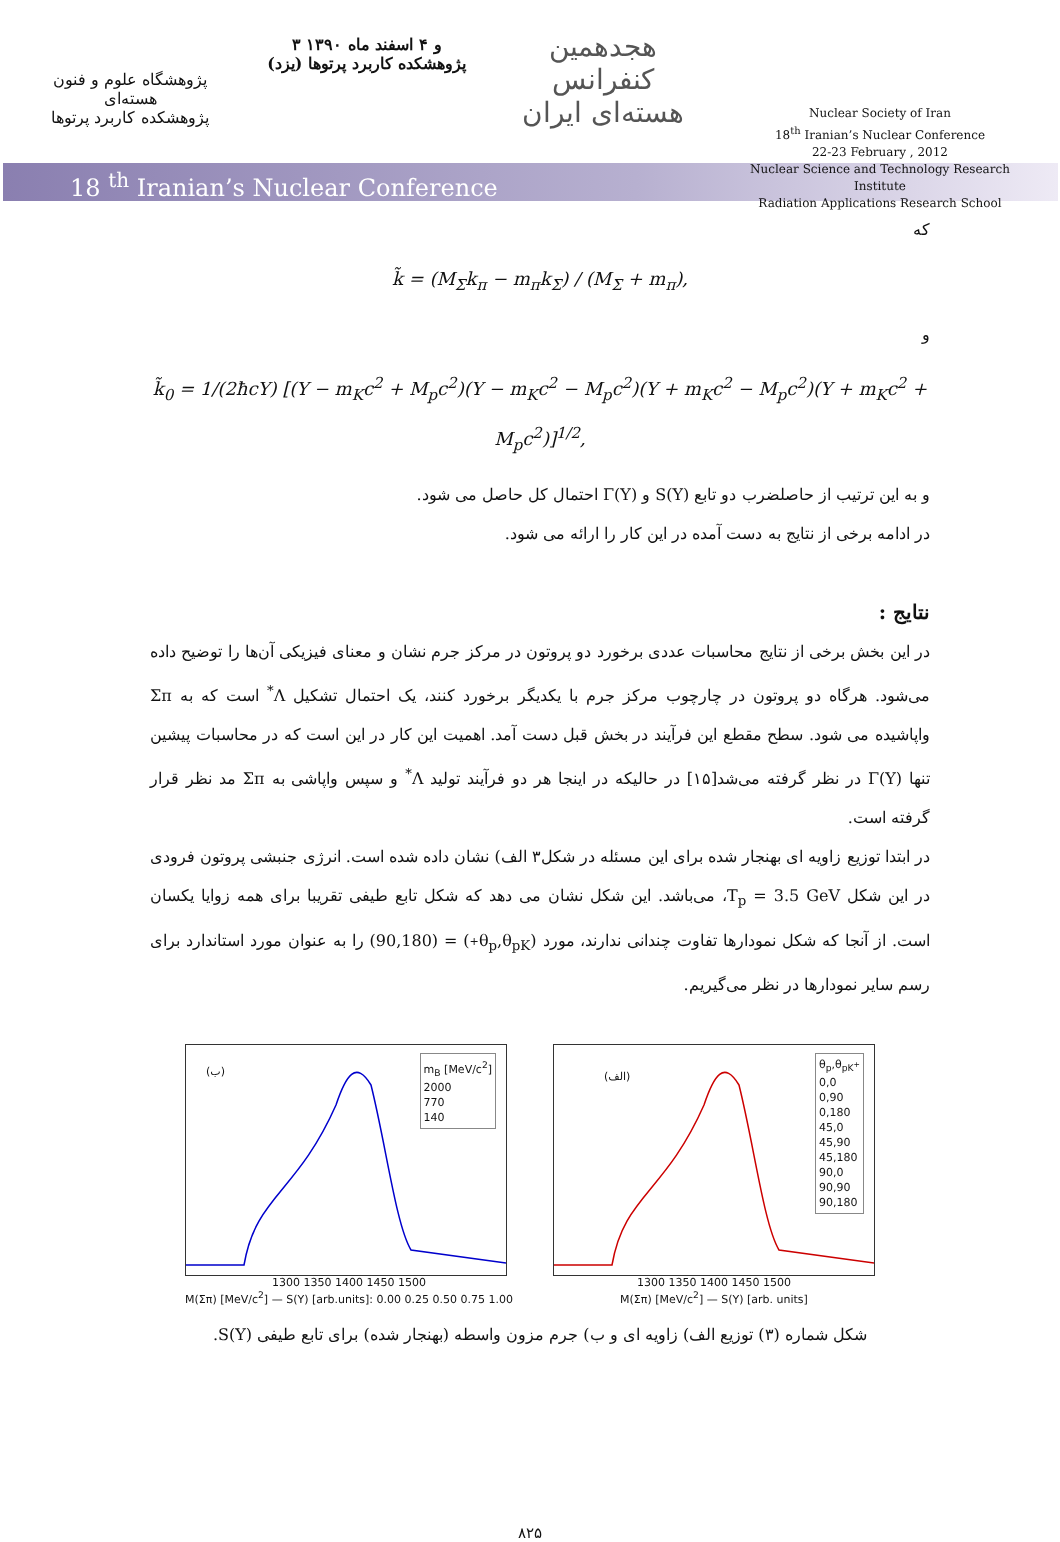پژوهشگاه علوم و فنون هسته‌ای
پژوهشکده کاربرد پرتوها
۳ و ۴ اسفند ماه ۱۳۹۰
پژوهشکده کاربرد پرتوها (یزد)
هجدهمین کنفرانس هسته‌ای ایران
Nuclear Society of Iran
18<sup>th</sup> Iranian’s Nuclear Conference
22-23 February , 2012
Nuclear Science and Technology Research Institute
Radiation Applications Research School
18 <sup>th</sup> Iranian’s Nuclear Conference
که
k̃ = (M<sub>Σ</sub>k<sub>π</sub> − m<sub>π</sub>k<sub>Σ</sub>) / (M<sub>Σ</sub> + m<sub>π</sub>),
و
k̃<sub>0</sub> = 1/(2ħcY) [(Y − m<sub>K</sub>c<sup>2</sup> + M<sub>p</sub>c<sup>2</sup>)(Y − m<sub>K</sub>c<sup>2</sup> − M<sub>p</sub>c<sup>2</sup>)(Y + m<sub>K</sub>c<sup>2</sup> − M<sub>p</sub>c<sup>2</sup>)(Y + m<sub>K</sub>c<sup>2</sup> + M<sub>p</sub>c<sup>2</sup>)]<sup>1/2</sup>,
و به این ترتیب از حاصلضرب دو تابع S(Y) و Γ(Y) احتمال کل حاصل می شود.
در ادامه برخی از نتایج به دست آمده در این کار را ارائه می شود.
نتایج :
در این بخش برخی از نتایج محاسبات عددی برخورد دو پروتون در مرکز جرم نشان و معنای فیزیکی آن‌ها را توضیح داده می‌شود. هرگاه دو پروتون در چارچوب مرکز جرم با یکدیگر برخورد کنند، یک احتمال تشکیل Λ<sup>*</sup> است که به Σπ واپاشیده می شود. سطح مقطع این فرآیند در بخش قبل دست آمد. اهمیت این کار در این است که در محاسبات پیشین تنها Γ(Y) در نظر گرفته می‌شد[۱۵] در حالیکه در اینجا هر دو فرآیند تولید Λ<sup>*</sup> و سپس واپاشی به Σπ مد نظر قرار گرفته است.
در ابتدا توزیع زاویه ای بهنجار شده برای این مسئله در شکل۳ الف) نشان داده شده است. انرژی جنبشی پروتون فرودی در این شکل T<sub>p</sub> = 3.5 GeV، می‌باشد. این شکل نشان می دهد که شکل تابع طیفی تقریبا برای همه زوایا یکسان است. از آنجا که شکل نمودارها تفاوت چندانی ندارند، مورد (θ<sub>p</sub>,θ<sub>pK<sup>+</sup></sub>) = (90,180) را به عنوان مورد استاندارد برای رسم سایر نمودارها در نظر می‌گیریم.
(ب)
m<sub>B</sub> [MeV/c<sup>2</sup>]
2000
770
140
1300 1350 1400 1450 1500
M(Σπ) [MeV/c<sup>2</sup>] — S(Y) [arb.units]: 0.00 0.25 0.50 0.75 1.00
(الف)
θ<sub>p</sub>,θ<sub>pK<sup>+</sup></sub>
0,0
0,90
0,180
45,0
45,90
45,180
90,0
90,90
90,180
1300 1350 1400 1450 1500
M(Σπ) [MeV/c<sup>2</sup>] — S(Y) [arb. units]
شکل شماره (۳) توزیع الف) زاویه ای و ب) جرم مزون واسطه (بهنجار شده) برای تابع طیفی S(Y).
۸۲۵